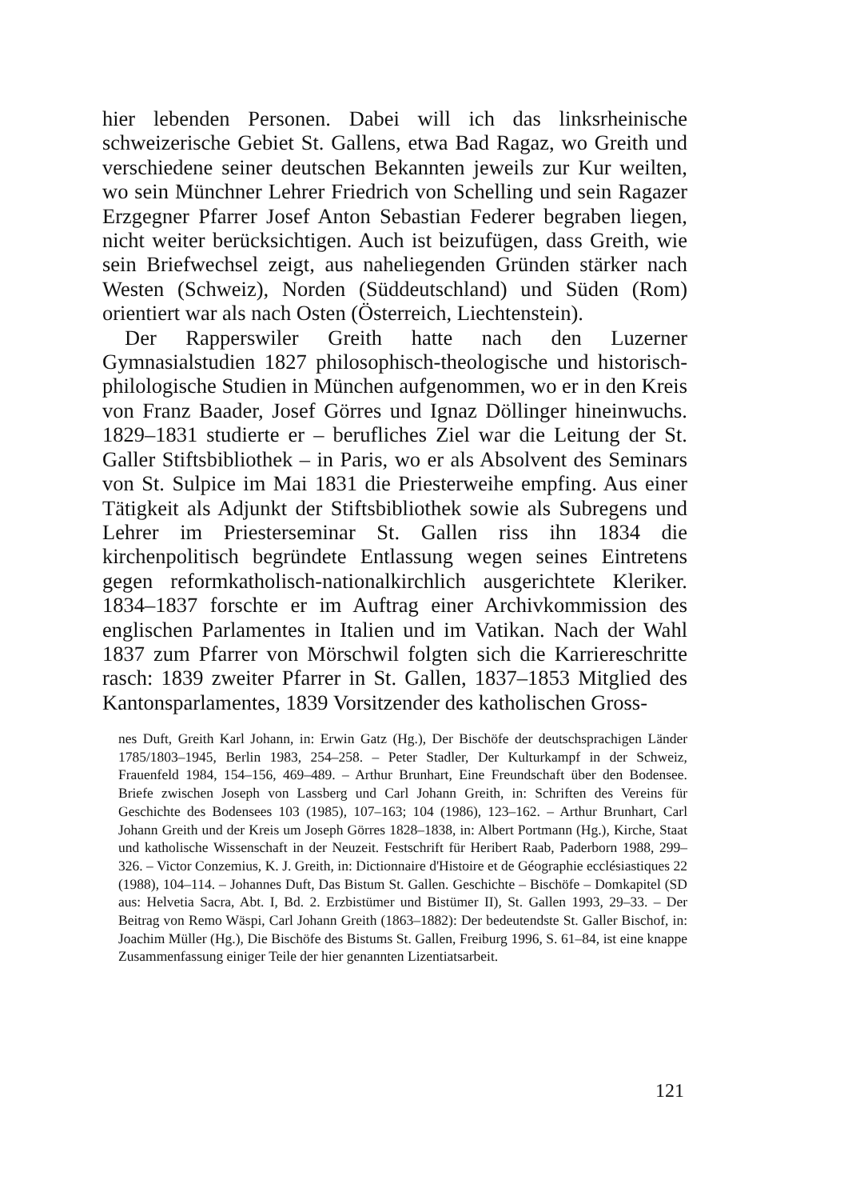hier lebenden Personen. Dabei will ich das linksrheinische schweizerische Gebiet St. Gallens, etwa Bad Ragaz, wo Greith und verschiedene seiner deutschen Bekannten jeweils zur Kur weilten, wo sein Münchner Lehrer Friedrich von Schelling und sein Ragazer Erzgegner Pfarrer Josef Anton Sebastian Federer begraben liegen, nicht weiter berücksichtigen. Auch ist beizufügen, dass Greith, wie sein Briefwechsel zeigt, aus naheliegenden Gründen stärker nach Westen (Schweiz), Norden (Süddeutschland) und Süden (Rom) orientiert war als nach Osten (Österreich, Liechtenstein).
Der Rapperswiler Greith hatte nach den Luzerner Gymnasialstudien 1827 philosophisch-theologische und historisch-philologische Studien in München aufgenommen, wo er in den Kreis von Franz Baader, Josef Görres und Ignaz Döllinger hineinwuchs. 1829–1831 studierte er – berufliches Ziel war die Leitung der St. Galler Stiftsbibliothek – in Paris, wo er als Absolvent des Seminars von St. Sulpice im Mai 1831 die Priesterweihe empfing. Aus einer Tätigkeit als Adjunkt der Stiftsbibliothek sowie als Subregens und Lehrer im Priesterseminar St. Gallen riss ihn 1834 die kirchenpolitisch begründete Entlassung wegen seines Eintretens gegen reformkatholisch-nationalkirchlich ausgerichtete Kleriker. 1834–1837 forschte er im Auftrag einer Archivkommission des englischen Parlamentes in Italien und im Vatikan. Nach der Wahl 1837 zum Pfarrer von Mörschwil folgten sich die Karriereschritte rasch: 1839 zweiter Pfarrer in St. Gallen, 1837–1853 Mitglied des Kantonsparlamentes, 1839 Vorsitzender des katholischen Gross-
nes Duft, Greith Karl Johann, in: Erwin Gatz (Hg.), Der Bischöfe der deutschsprachigen Länder 1785/1803–1945, Berlin 1983, 254–258. – Peter Stadler, Der Kulturkampf in der Schweiz, Frauenfeld 1984, 154–156, 469–489. – Arthur Brunhart, Eine Freundschaft über den Bodensee. Briefe zwischen Joseph von Lassberg und Carl Johann Greith, in: Schriften des Vereins für Geschichte des Bodensees 103 (1985), 107–163; 104 (1986), 123–162. – Arthur Brunhart, Carl Johann Greith und der Kreis um Joseph Görres 1828–1838, in: Albert Portmann (Hg.), Kirche, Staat und katholische Wissenschaft in der Neuzeit. Festschrift für Heribert Raab, Paderborn 1988, 299–326. – Victor Conzemius, K. J. Greith, in: Dictionnaire d'Histoire et de Géographie ecclésiastiques 22 (1988), 104–114. – Johannes Duft, Das Bistum St. Gallen. Geschichte – Bischöfe – Domkapitel (SD aus: Helvetia Sacra, Abt. I, Bd. 2. Erzbistümer und Bistümer II), St. Gallen 1993, 29–33. – Der Beitrag von Remo Wäspi, Carl Johann Greith (1863–1882): Der bedeutendste St. Galler Bischof, in: Joachim Müller (Hg.), Die Bischöfe des Bistums St. Gallen, Freiburg 1996, S. 61–84, ist eine knappe Zusammenfassung einiger Teile der hier genannten Lizentiatsarbeit.
121